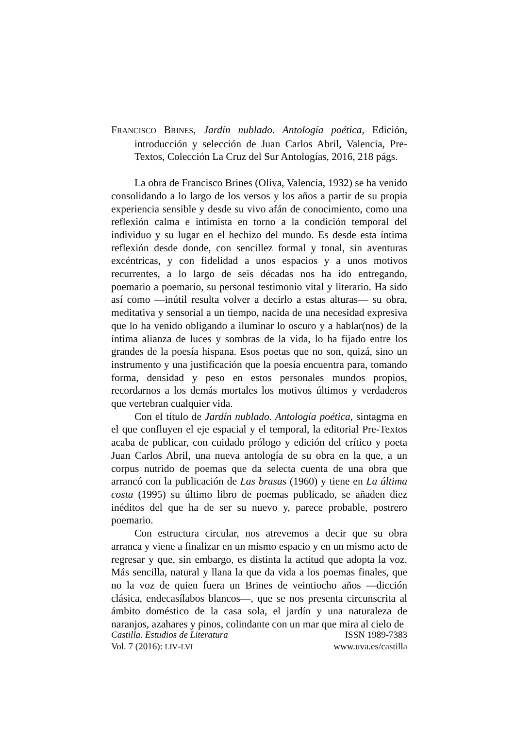FRANCISCO BRINES, Jardín nublado. Antología poética, Edición, introducción y selección de Juan Carlos Abril, Valencia, Pre-Textos, Colección La Cruz del Sur Antologías, 2016, 218 págs.
La obra de Francisco Brines (Oliva, Valencia, 1932) se ha venido consolidando a lo largo de los versos y los años a partir de su propia experiencia sensible y desde su vivo afán de conocimiento, como una reflexión calma e intimista en torno a la condición temporal del individuo y su lugar en el hechizo del mundo. Es desde esta íntima reflexión desde donde, con sencillez formal y tonal, sin aventuras excéntricas, y con fidelidad a unos espacios y a unos motivos recurrentes, a lo largo de seis décadas nos ha ido entregando, poemario a poemario, su personal testimonio vital y literario. Ha sido así como —inútil resulta volver a decirlo a estas alturas— su obra, meditativa y sensorial a un tiempo, nacida de una necesidad expresiva que lo ha venido obligando a iluminar lo oscuro y a hablar(nos) de la íntima alianza de luces y sombras de la vida, lo ha fijado entre los grandes de la poesía hispana. Esos poetas que no son, quizá, sino un instrumento y una justificación que la poesía encuentra para, tomando forma, densidad y peso en estos personales mundos propios, recordarnos a los demás mortales los motivos últimos y verdaderos que vertebran cualquier vida.
Con el título de Jardín nublado. Antología poética, sintagma en el que confluyen el eje espacial y el temporal, la editorial Pre-Textos acaba de publicar, con cuidado prólogo y edición del crítico y poeta Juan Carlos Abril, una nueva antología de su obra en la que, a un corpus nutrido de poemas que da selecta cuenta de una obra que arrancó con la publicación de Las brasas (1960) y tiene en La última costa (1995) su último libro de poemas publicado, se añaden diez inéditos del que ha de ser su nuevo y, parece probable, postrero poemario.
Con estructura circular, nos atrevemos a decir que su obra arranca y viene a finalizar en un mismo espacio y en un mismo acto de regresar y que, sin embargo, es distinta la actitud que adopta la voz. Más sencilla, natural y llana la que da vida a los poemas finales, que no la voz de quien fuera un Brines de veintiocho años —dicción clásica, endecasílabos blancos—, que se nos presenta circunscrita al ámbito doméstico de la casa sola, el jardín y una naturaleza de naranjos, azahares y pinos, colindante con un mar que mira al cielo de
Castilla. Estudios de Literatura
Vol. 7 (2016): LIV-LVI
ISSN 1989-7383
www.uva.es/castilla